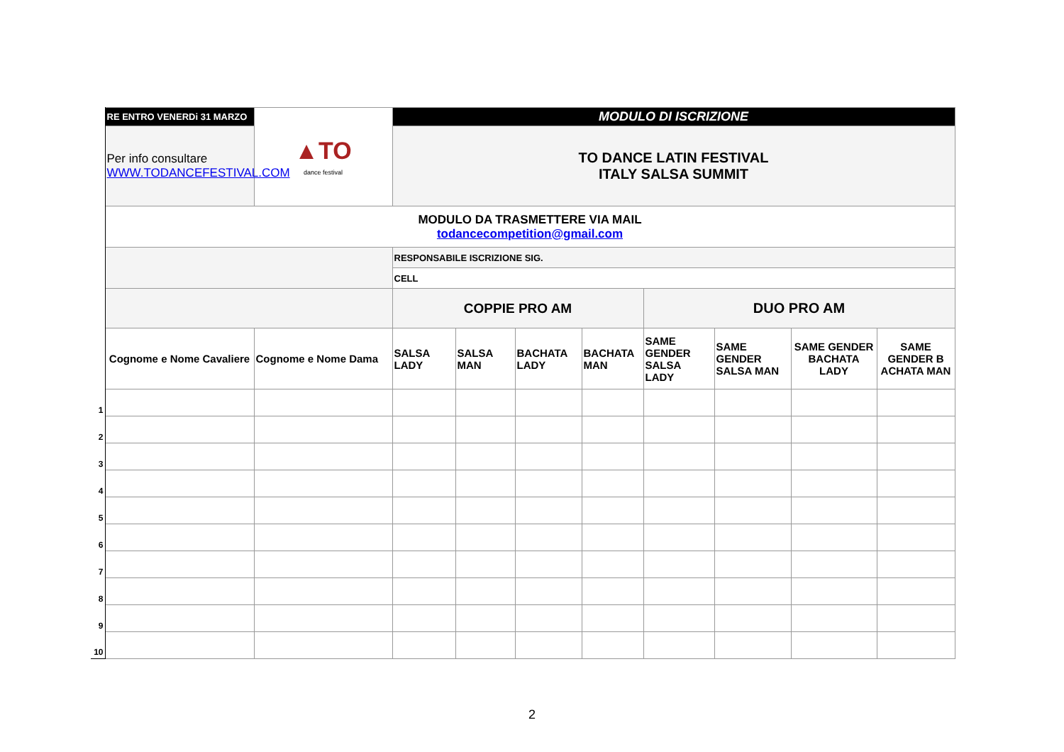| | RE ENTRO VENERDi 31 MARZO | ▲TO dance festival | MODULO DI ISCRIZIONE | | | | | | | |
| | Per info consultare WWW.TODANCEFESTIVAL.COM | | TO DANCE LATIN FESTIVAL ITALY SALSA SUMMIT | | | | | | | |
| | MODULO DA TRASMETTERE VIA MAIL todancecompetition@gmail.com | | | | | | | | | |
| | | | RESPONSABILE ISCRIZIONE SIG. | | | | | | | |
| | | | CELL | | | | | | | |
| | | | COPPIE PRO AM | | | | DUO PRO AM | | | |
| | Cognome e Nome Cavaliere | Cognome e Nome Dama | SALSA LADY | SALSA MAN | BACHATA LADY | BACHATA MAN | SAME GENDER SALSA LADY | SAME GENDER SALSA MAN | SAME GENDER BACHATA LADY | SAME GENDER B ACHATA MAN |
| 1 | | | | | | | | | | |
| 2 | | | | | | | | | | |
| 3 | | | | | | | | | | |
| 4 | | | | | | | | | | |
| 5 | | | | | | | | | | |
| 6 | | | | | | | | | | |
| 7 | | | | | | | | | | |
| 8 | | | | | | | | | | |
| 9 | | | | | | | | | | |
| 10 | | | | | | | | | | |
2